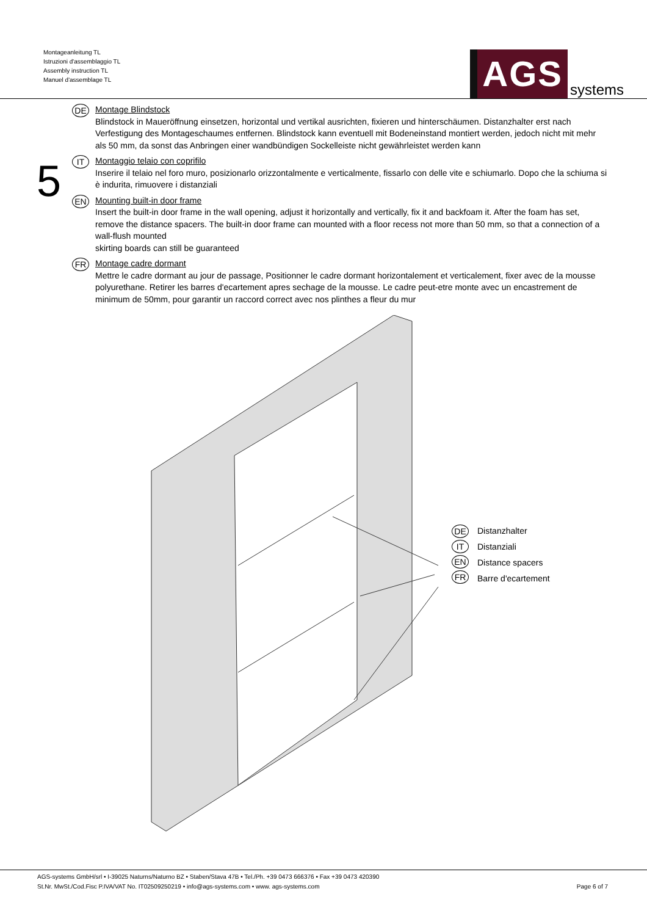Montageanleitung TL
Istruzioni d'assemblaggio TL
Assembly instruction TL
Manuel d'assemblage TL
AGS systems
5
DE
Montage Blindstock
Blindstock in Maueröffnung einsetzen, horizontal und vertikal ausrichten, fixieren und hinterschäumen. Distanzhalter erst nach Verfestigung des Montageschaumes entfernen. Blindstock kann eventuell mit Bodeneinstand montiert werden, jedoch nicht mit mehr als 50 mm, da sonst das Anbringen einer wandbündigen Sockelleiste nicht gewährleistet werden kann
IT
Montaggio telaio con coprifilo
Inserire il telaio nel foro muro, posizionarlo orizzontalmente e verticalmente, fissarlo con delle vite e schiumarlo. Dopo che la schiuma si è indurita, rimuovere i distanziali
EN
Mounting built-in door frame
Insert the built-in door frame in the wall opening, adjust it horizontally and vertically, fix it and backfoam it. After the foam has set, remove the distance spacers. The built-in door frame can mounted with a floor recess not more than 50 mm, so that a connection of a wall-flush mounted
skirting boards can still be guaranteed
FR
Montage cadre dormant
Mettre le cadre dormant au jour de passage, Positionner le cadre dormant horizontalement et verticalement, fixer avec de la mousse polyurethane. Retirer les barres d'ecartement apres sechage de la mousse. Le cadre peut-etre monte avec un encastrement de minimum de 50mm, pour garantir un raccord correct avec nos plinthes a fleur du mur
DE
IT
EN
FR
Distanzhalter
Distanziali
Distance spacers
Barre d'ecartement
AGS-systems GmbH/srl • I-39025 Naturns/Naturno BZ • Staben/Stava 47B • Tel./Ph. +39 0473 666376 • Fax +39 0473 420390
St.Nr. MwSt./Cod.Fisc P.IVA/VAT No. IT02509250219 • info@ags-systems.com • www. ags-systems.com
Page 6 of 7